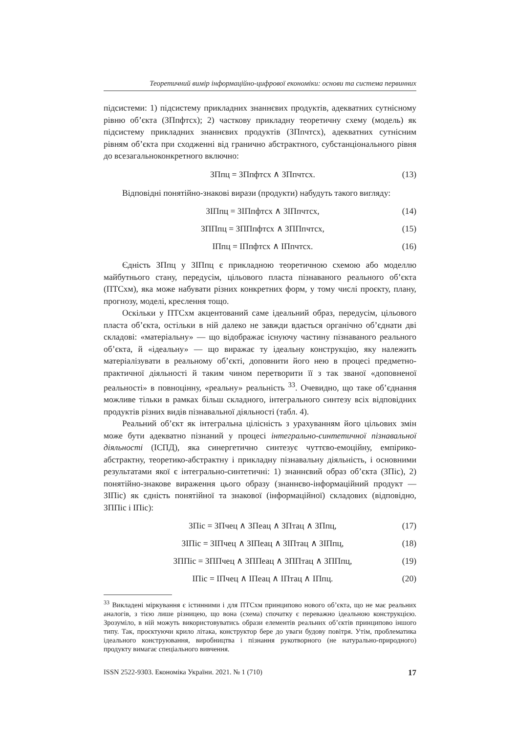Теоретичний вимір інформаційно-цифрової економіки: основи та система первинних
підсистеми: 1) підсистему прикладних знаннєвих продуктів, адекватних сутнісному рівню об’єкта (ЗПпфтсх); 2) часткову прикладну теоретичну схему (модель) як підсистему прикладних знаннєвих продуктів (ЗПпчтсх), адекватних сутнісним рівням об’єкта при сходженні від гранично абстрактного, субстанціонального рівня до всезагальноконкретного включно:
ЗПпц = ЗПпфтсх ∧ ЗПпчтсх. (13)
Відповідні понятійно-знакові вирази (продукти) набудуть такого вигляду:
ЗІПпц = ЗІПпфтсх ∧ ЗІПпчтсх, (14)
ЗППпц = ЗППпфтсх ∧ ЗППпчтсх, (15)
ІПпц = ІПпфтсх ∧ ІПпчтсх. (16)
Єдність ЗПпц у ЗІПпц є прикладною теоретичною схемою або моделлю майбутнього стану, передусім, цільового пласта пізнаваного реального об’єкта (ПТСхм), яка може набувати різних конкретних форм, у тому числі проєкту, плану, прогнозу, моделі, креслення тощо.
Оскільки у ПТСхм акцентований саме ідеальний образ, передусім, цільового пласта об’єкта, остільки в ній далеко не завжди вдається органічно об’єднати дві складові: «матеріальну» — що відображає існуючу частину пізнаваного реального об’єкта, й «ідеальну» — що виражає ту ідеальну конструкцію, яку належить матеріалізувати в реальному об’єкті, доповнити його нею в процесі предметно-практичної діяльності й таким чином перетворити її з так званої «доповненої реальності» в повноцінну, «реальну» реальність <sup>33</sup>. Очевидно, що таке об’єднання можливе тільки в рамках більш складного, інтегрального синтезу всіх відповідних продуктів різних видів пізнавальної діяльності (табл. 4).
Реальний об’єкт як інтегральна цілісність з урахуванням його цільових змін може бути адекватно пізнаний у процесі інтегрально-синтетичної пізнавальної діяльності (ІСПД), яка синергетично синтезує чуттєво-емоційну, емпірико-абстрактну, теоретико-абстрактну і прикладну пізнавальну діяльність, і основними результатами якої є інтегрально-синтетичні: 1) знаннєвий образ об’єкта (ЗПіс), 2) понятійно-знакове вираження цього образу (знаннєво-інформаційний продукт — ЗІПіс) як єдність понятійної та знакової (інформаційної) складових (відповідно, ЗППіс і ІПіс):
ЗПіс = ЗПчец ∧ ЗПеац ∧ ЗПтац ∧ ЗПпц, (17)
ЗІПіс = ЗІПчец ∧ ЗІПеац ∧ ЗІПтац ∧ ЗІПпц, (18)
ЗППіс = ЗППчец ∧ ЗППеац ∧ ЗППтац ∧ ЗППпц, (19)
ІПіс = ІПчец ∧ ІПеац ∧ ІПтац ∧ ІПпц. (20)
<sup>33</sup> Викладені міркування є істинними і для ПТСхм принципово нового об’єкта, що не має реальних аналогів, з тією лише різницею, що вона (схема) спочатку є переважно ідеальною конструкцією. Зрозуміло, в ній можуть використовуватись образи елементів реальних об’єктів принципово іншого типу. Так, проєктуючи крило літака, конструктор бере до уваги будову повітря. Утім, проблематика ідеального конструювання, виробництва і пізнання рукотворного (не натурально-природного) продукту вимагає спеціального вивчення.
ISSN 2522-9303. Економіка України. 2021. № 1 (710) 17